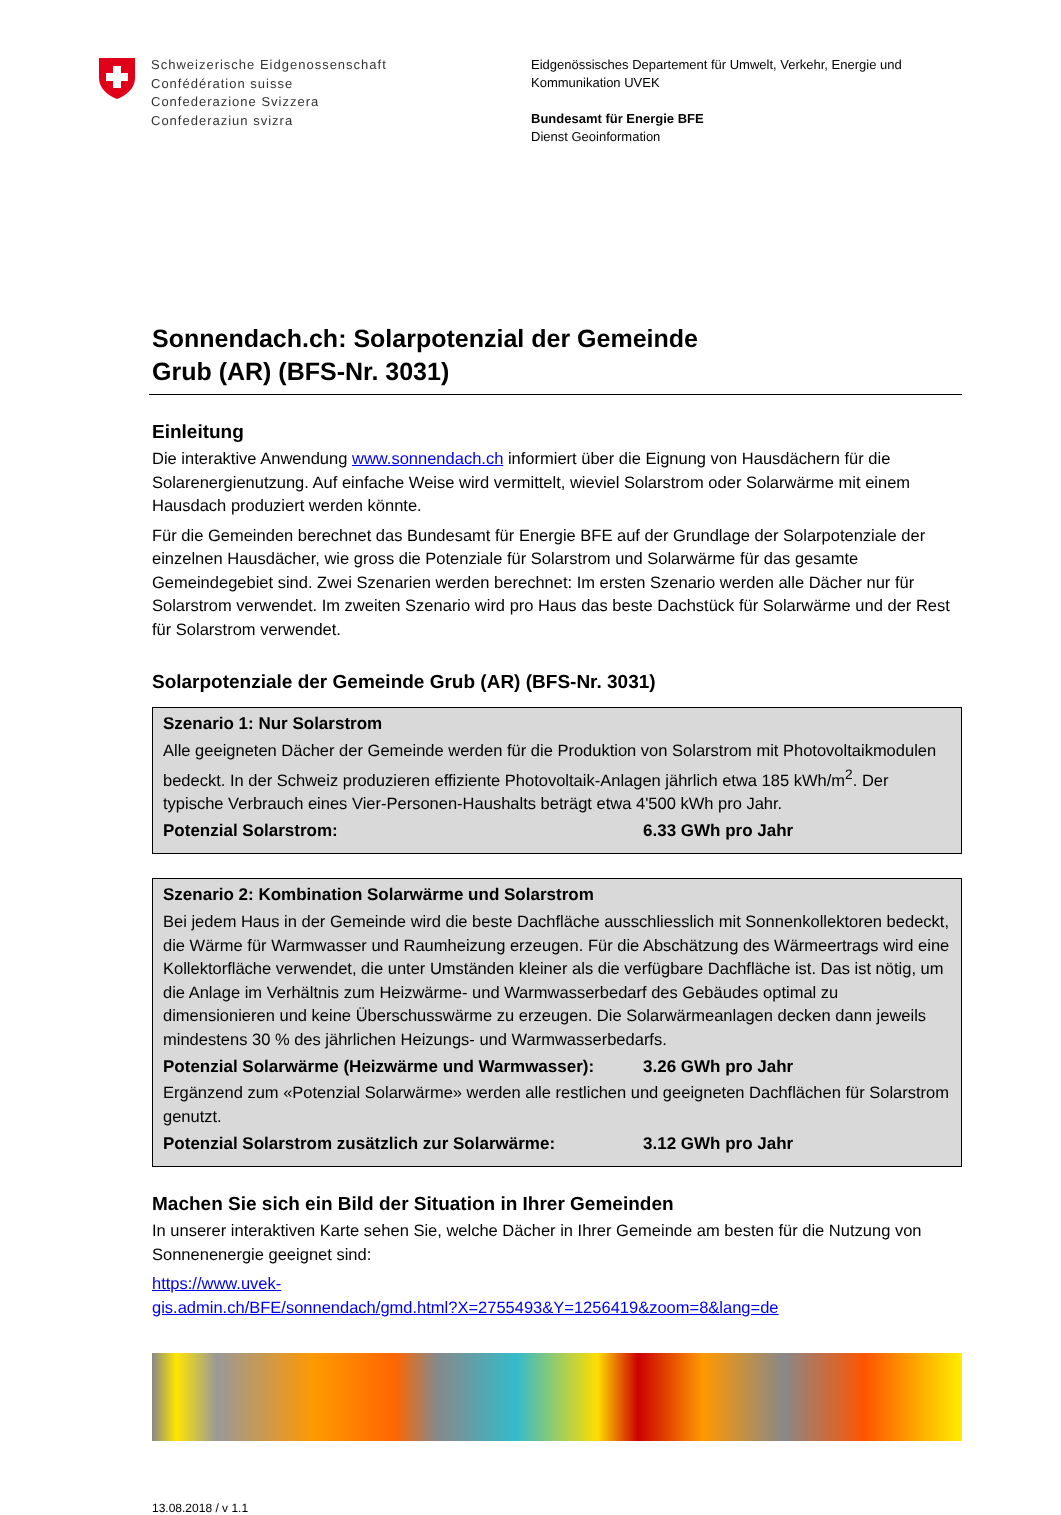Schweizerische Eidgenossenschaft
Confédération suisse
Confederazione Svizzera
Confederaziun svizra
Eidgenössisches Departement für Umwelt, Verkehr, Energie und
Kommunikation UVEK
Bundesamt für Energie BFE
Dienst Geoinformation
Sonnendach.ch: Solarpotenzial der Gemeinde
Grub (AR) (BFS-Nr. 3031)
Einleitung
Die interaktive Anwendung www.sonnendach.ch informiert über die Eignung von Hausdächern für die Solarenergienutzung. Auf einfache Weise wird vermittelt, wieviel Solarstrom oder Solarwärme mit einem Hausdach produziert werden könnte.
Für die Gemeinden berechnet das Bundesamt für Energie BFE auf der Grundlage der Solarpotenziale der einzelnen Hausdächer, wie gross die Potenziale für Solarstrom und Solarwärme für das gesamte Gemeindegebiet sind. Zwei Szenarien werden berechnet: Im ersten Szenario werden alle Dächer nur für Solarstrom verwendet. Im zweiten Szenario wird pro Haus das beste Dachstück für Solarwärme und der Rest für Solarstrom verwendet.
Solarpotenziale der Gemeinde Grub (AR) (BFS-Nr. 3031)
Szenario 1: Nur Solarstrom
Alle geeigneten Dächer der Gemeinde werden für die Produktion von Solarstrom mit Photovoltaikmodulen bedeckt. In der Schweiz produzieren effiziente Photovoltaik-Anlagen jährlich etwa 185 kWh/m<sup>2</sup>. Der typische Verbrauch eines Vier-Personen-Haushalts beträgt etwa 4'500 kWh pro Jahr.
Potenzial Solarstrom: 6.33 GWh pro Jahr
Szenario 2: Kombination Solarwärme und Solarstrom
Bei jedem Haus in der Gemeinde wird die beste Dachfläche ausschliesslich mit Sonnenkollektoren bedeckt, die Wärme für Warmwasser und Raumheizung erzeugen. Für die Abschätzung des Wärmeertrags wird eine Kollektorfläche verwendet, die unter Umständen kleiner als die verfügbare Dachfläche ist. Das ist nötig, um die Anlage im Verhältnis zum Heizwärme- und Warmwasserbedarf des Gebäudes optimal zu dimensionieren und keine Überschusswärme zu erzeugen. Die Solarwärmeanlagen decken dann jeweils mindestens 30 % des jährlichen Heizungs- und Warmwasserbedarfs.
Potenzial Solarwärme (Heizwärme und Warmwasser): 3.26 GWh pro Jahr
Ergänzend zum «Potenzial Solarwärme» werden alle restlichen und geeigneten Dachflächen für Solarstrom genutzt.
Potenzial Solarstrom zusätzlich zur Solarwärme: 3.12 GWh pro Jahr
Machen Sie sich ein Bild der Situation in Ihrer Gemeinden
In unserer interaktiven Karte sehen Sie, welche Dächer in Ihrer Gemeinde am besten für die Nutzung von Sonnenenergie geeignet sind:
https://www.uvek-
gis.admin.ch/BFE/sonnendach/gmd.html?X=2755493&Y=1256419&zoom=8&lang=de
13.08.2018 / v 1.1